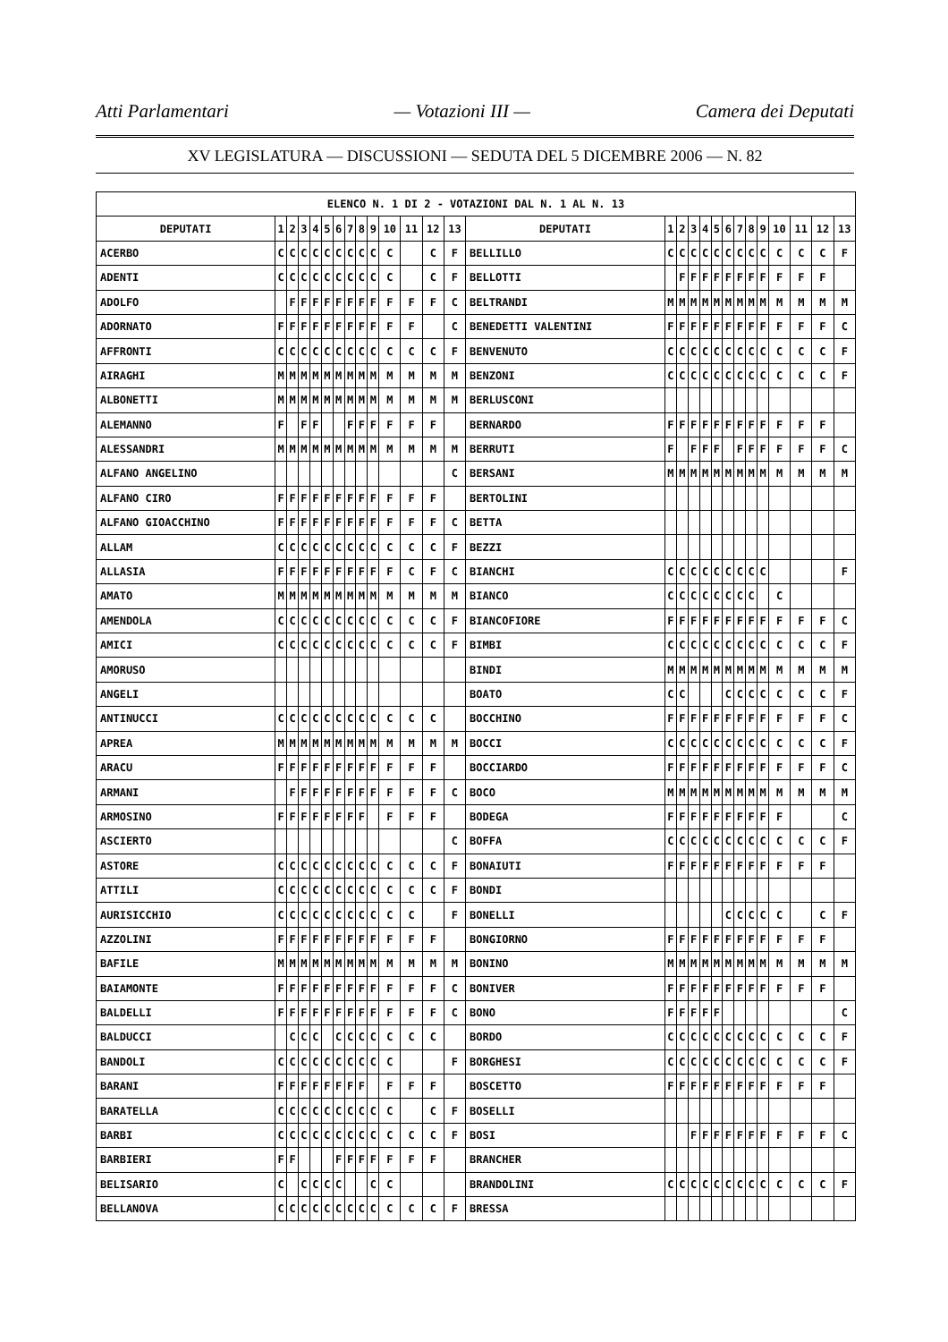Atti Parlamentari — Votazioni III — Camera dei Deputati
XV LEGISLATURA — DISCUSSIONI — SEDUTA DEL 5 DICEMBRE 2006 — N. 82
| ELENCO N. 1 DI 2 - VOTAZIONI DAL N. 1 AL N. 13 | | | | | | | | | | | | | | | | | | | | | | | | | | | |
| --- | --- | --- | --- | --- | --- | --- | --- | --- | --- | --- | --- | --- | --- | --- | --- | --- | --- | --- | --- | --- | --- | --- | --- | --- | --- | --- | --- |
| DEPUTATI | 1 | 2 | 3 | 4 | 5 | 6 | 7 | 8 | 9 | 10 | 11 | 12 | 13 | DEPUTATI | 1 | 2 | 3 | 4 | 5 | 6 | 7 | 8 | 9 | 10 | 11 | 12 | 13 |
| ACERBO | C | C | C | C | C | C | C | C | C | C | | C | F | BELLILLO | C | C | C | C | C | C | C | C | C | C | C | C | F |
| ADENTI | C | C | C | C | C | C | C | C | C | C | | C | F | BELLOTTI | | F | F | F | F | F | F | F | F | F | F | F | |
| ADOLFO | | F | F | F | F | F | F | F | F | F | F | F | C | BELTRANDI | M | M | M | M | M | M | M | M | M | M | M | M | M |
| ADORNATO | F | F | F | F | F | F | F | F | F | F | F | | C | BENEDETTI VALENTINI | F | F | F | F | F | F | F | F | F | F | F | F | C |
| AFFRONTI | C | C | C | C | C | C | C | C | C | C | C | C | F | BENVENUTO | C | C | C | C | C | C | C | C | C | C | C | C | F |
| AIRAGHI | M | M | M | M | M | M | M | M | M | M | M | M | M | BENZONI | C | C | C | C | C | C | C | C | C | C | C | C | F |
| ALBONETTI | M | M | M | M | M | M | M | M | M | M | M | M | M | BERLUSCONI | | | | | | | | | | | | | |
| ALEMANNO | F | | F | F | | | F | F | F | F | F | F | | BERNARDO | F | F | F | F | F | F | F | F | F | F | F | F | |
| ALESSANDRI | M | M | M | M | M | M | M | M | M | M | M | M | M | BERRUTI | F | | F | F | F | | F | F | F | F | F | F | C |
| ALFANO ANGELINO | | | | | | | | | | | | | C | BERSANI | M | M | M | M | M | M | M | M | M | M | M | M | M |
| ALFANO CIRO | F | F | F | F | F | F | F | F | F | F | F | F | | BERTOLINI | | | | | | | | | | | | | |
| ALFANO GIOACCHINO | F | F | F | F | F | F | F | F | F | F | F | F | C | BETTA | | | | | | | | | | | | | |
| ALLAM | C | C | C | C | C | C | C | C | C | C | C | C | F | BEZZI | | | | | | | | | | | | | |
| ALLASIA | F | F | F | F | F | F | F | F | F | F | C | F | C | BIANCHI | C | C | C | C | C | C | C | C | C | | | | F |
| AMATO | M | M | M | M | M | M | M | M | M | M | M | M | M | BIANCO | C | C | C | C | C | C | C | C | | C | | | |
| AMENDOLA | C | C | C | C | C | C | C | C | C | C | C | C | F | BIANCOFIORE | F | F | F | F | F | F | F | F | F | F | F | F | C |
| AMICI | C | C | C | C | C | C | C | C | C | C | C | C | F | BIMBI | C | C | C | C | C | C | C | C | C | C | C | C | F |
| AMORUSO | | | | | | | | | | | | | | BINDI | M | M | M | M | M | M | M | M | M | M | M | M | M |
| ANGELI | | | | | | | | | | | | | | BOATO | C | C | | | | C | C | C | C | C | C | C | F |
| ANTINUCCI | C | C | C | C | C | C | C | C | C | C | C | C | | BOCCHINO | F | F | F | F | F | F | F | F | F | F | F | F | C |
| APREA | M | M | M | M | M | M | M | M | M | M | M | M | M | BOCCI | C | C | C | C | C | C | C | C | C | C | C | C | F |
| ARACU | F | F | F | F | F | F | F | F | F | F | F | F | | BOCCIARDO | F | F | F | F | F | F | F | F | F | F | F | F | C |
| ARMANI | | F | F | F | F | F | F | F | F | F | F | F | C | BOCO | M | M | M | M | M | M | M | M | M | M | M | M | M |
| ARMOSINO | F | F | F | F | F | F | F | F | | F | F | F | | BODEGA | F | F | F | F | F | F | F | F | F | F | | | C |
| ASCIERTO | | | | | | | | | | | | | C | BOFFA | C | C | C | C | C | C | C | C | C | C | C | C | F |
| ASTORE | C | C | C | C | C | C | C | C | C | C | C | C | F | BONAIUTI | F | F | F | F | F | F | F | F | F | F | F | F | |
| ATTILI | C | C | C | C | C | C | C | C | C | C | C | C | F | BONDI | | | | | | | | | | | | | |
| AURISICCHIO | C | C | C | C | C | C | C | C | C | C | C | | F | BONELLI | | | | | | C | C | C | C | C | | C | F |
| AZZOLINI | F | F | F | F | F | F | F | F | F | F | F | F | | BONGIORNO | F | F | F | F | F | F | F | F | F | F | F | F | |
| BAFILE | M | M | M | M | M | M | M | M | M | M | M | M | M | BONINO | M | M | M | M | M | M | M | M | M | M | M | M | M |
| BAIAMONTE | F | F | F | F | F | F | F | F | F | F | F | F | C | BONIVER | F | F | F | F | F | F | F | F | F | F | F | F | |
| BALDELLI | F | F | F | F | F | F | F | F | F | F | F | F | C | BONO | F | F | F | F | F | | | | | | | | C |
| BALDUCCI | | C | C | C | | C | C | C | C | C | C | C | | BORDO | C | C | C | C | C | C | C | C | C | C | C | C | F |
| BANDOLI | C | C | C | C | C | C | C | C | C | C | | | F | BORGHESI | C | C | C | C | C | C | C | C | C | C | C | C | F |
| BARANI | F | F | F | F | F | F | F | F | | F | F | F | | BOSCETTO | F | F | F | F | F | F | F | F | F | F | F | F | |
| BARATELLA | C | C | C | C | C | C | C | C | C | C | | C | F | BOSELLI | | | | | | | | | | | | | |
| BARBI | C | C | C | C | C | C | C | C | C | C | C | C | F | BOSI | | | F | F | F | F | F | F | F | F | F | F | C |
| BARBIERI | F | F | | | | F | F | F | F | F | F | F | | BRANCHER | | | | | | | | | | | | | |
| BELISARIO | C | | C | C | C | C | | | C | C | | | | BRANDOLINI | C | C | C | C | C | C | C | C | C | C | C | C | F |
| BELLANOVA | C | C | C | C | C | C | C | C | C | C | C | C | F | BRESSA | | | | | | | | | | | | | |